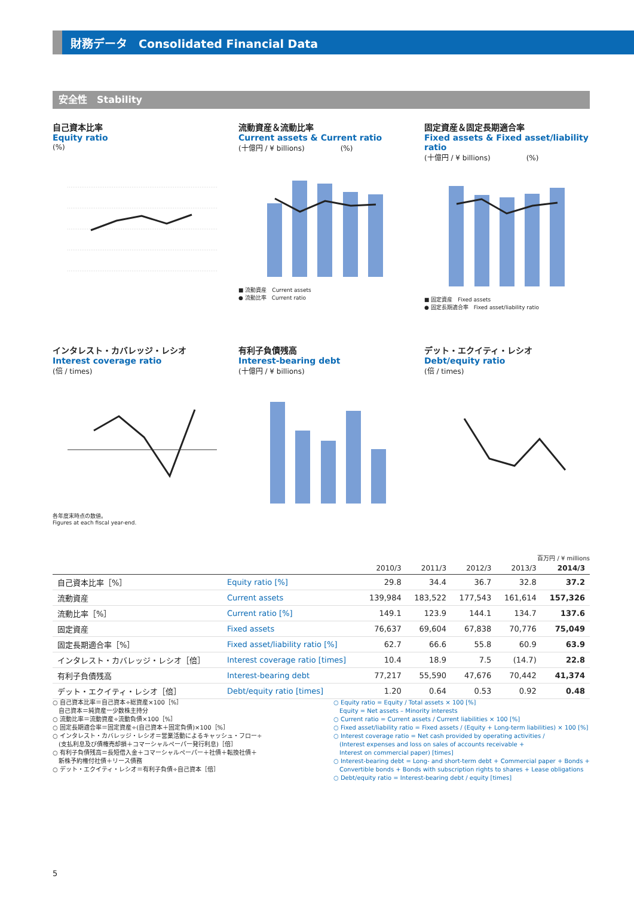財務データ　Consolidated Financial Data
安全性　Stability
自己資本比率
Equity ratio
(%)
流動資産＆流動比率
Current assets & Current ratio
(十億円 / ¥ billions)　　　　　(%)
■ 流動資産　Current assets
● 流動比率　Current ratio
固定資産＆固定長期適合率
Fixed assets & Fixed asset/liability ratio
(十億円 / ¥ billions)　　　　　(%)
■ 固定資産　Fixed assets
● 固定長期適合率　Fixed asset/liability ratio
インタレスト・カバレッジ・レシオ
Interest coverage ratio
(倍 / times)
有利子負債残高
Interest-bearing debt
(十億円 / ¥ billions)
デット・エクイティ・レシオ
Debt/equity ratio
(倍 / times)
各年度末時点の数値。
Figures at each fiscal year-end.
百万円 / ¥ millions
| | | 2010/3 | 2011/3 | 2012/3 | 2013/3 | 2014/3 |
| --- | --- | --- | --- | --- | --- | --- |
| 自己資本比率［%］ | Equity ratio [%] | 29.8 | 34.4 | 36.7 | 32.8 | 37.2 |
| 流動資産 | Current assets | 139,984 | 183,522 | 177,543 | 161,614 | 157,326 |
| 流動比率［%］ | Current ratio [%] | 149.1 | 123.9 | 144.1 | 134.7 | 137.6 |
| 固定資産 | Fixed assets | 76,637 | 69,604 | 67,838 | 70,776 | 75,049 |
| 固定長期適合率［%］ | Fixed asset/liability ratio [%] | 62.7 | 66.6 | 55.8 | 60.9 | 63.9 |
| インタレスト・カバレッジ・レシオ［倍］ | Interest coverage ratio [times] | 10.4 | 18.9 | 7.5 | (14.7) | 22.8 |
| 有利子負債残高 | Interest-bearing debt | 77,217 | 55,590 | 47,676 | 70,442 | 41,374 |
| デット・エクイティ・レシオ［倍］ | Debt/equity ratio [times] | 1.20 | 0.64 | 0.53 | 0.92 | 0.48 |
○ 自己資本比率＝自己資本÷総資産×100［%］
　自己資本＝純資産ー少数株主持分
○ 流動比率＝流動資産÷流動負債×100［%］
○ 固定長期適合率＝固定資産÷(自己資本＋固定負債)×100［%］
○ インタレスト・カバレッジ・レシオ＝営業活動によるキャッシュ・フロー÷
　(支払利息及び債権売却損＋コマーシャルペーパー発行利息)［倍］
○ 有利子負債残高＝長短借入金＋コマーシャルペーパー＋社債＋転換社債＋
　新株予約権付社債＋リース債務
○ デット・エクイティ・レシオ＝有利子負債÷自己資本［倍］
○ Equity ratio = Equity / Total assets × 100 [%]
　Equity = Net assets – Minority interests
○ Current ratio = Current assets / Current liabilities × 100 [%]
○ Fixed asset/liability ratio = Fixed assets / (Equity + Long-term liabilities) × 100 [%]
○ Interest coverage ratio = Net cash provided by operating activities /
　(Interest expenses and loss on sales of accounts receivable +
　Interest on commercial paper) [times]
○ Interest-bearing debt = Long- and short-term debt + Commercial paper + Bonds +
　Convertible bonds + Bonds with subscription rights to shares + Lease obligations
○ Debt/equity ratio = Interest-bearing debt / equity [times]
5